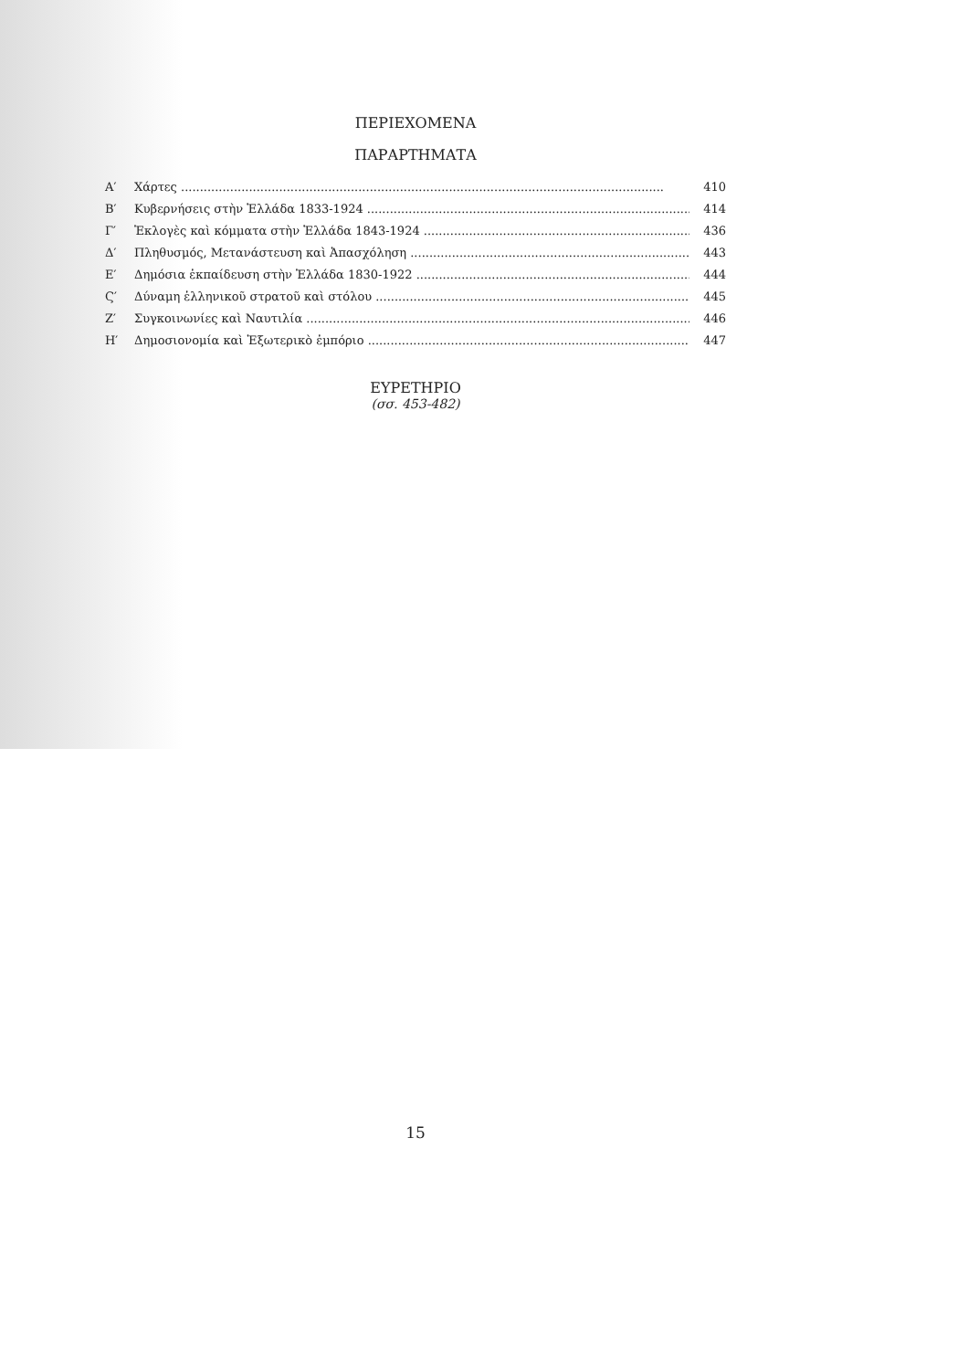ΠΕΡΙΕΧΟΜΕΝΑ
ΠΑΡΑΡΤΗΜΑΤΑ
Α′ Χάρτες 410
Β′ Κυβερνήσεις στὴν Ἑλλάδα 1833-1924 414
Γ′ Ἐκλογὲς καὶ κόμματα στὴν Ἑλλάδα 1843-1924 436
Δ′ Πληθυσμός, Μετανάστευση καὶ Ἀπασχόληση 443
Ε′ Δημόσια ἐκπαίδευση στὴν Ἑλλάδα 1830-1922 444
Ϛ′ Δύναμη ἑλληνικοῦ στρατοῦ καὶ στόλου 445
Ζ′ Συγκοινωνίες καὶ Ναυτιλία 446
Η′ Δημοσιονομία καὶ Ἐξωτερικὸ ἐμπόριο 447
ΕΥΡΕΤΗΡΙΟ
(σσ. 453-482)
15